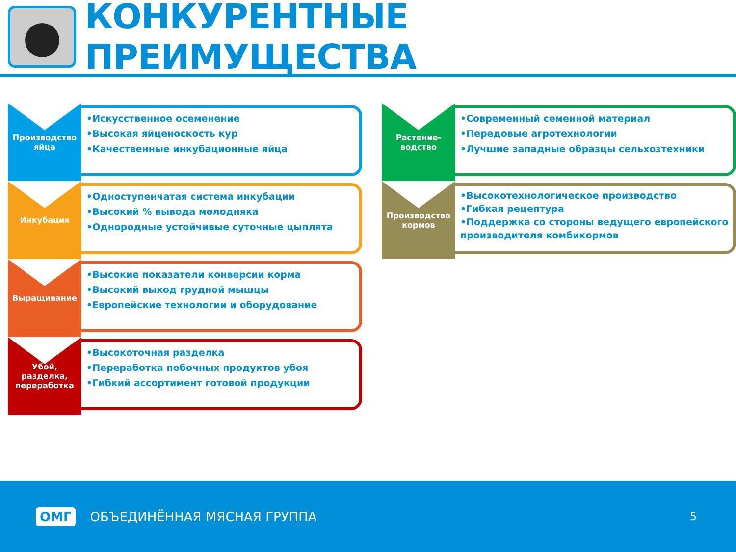КОНКУРЕНТНЫЕ ПРЕИМУЩЕСТВА
Производство
яйца
•Искусственное осеменение
•Высокая яйценоскость кур
•Качественные инкубационные яйца
Инкубация
•Одноступенчатая система инкубации
•Высокий % вывода молодняка
•Однородные устойчивые суточные цыплята
Выращивание
•Высокие показатели конверсии корма
•Высокий выход грудной мышцы
•Европейские технологии и оборудование
Убой, разделка,
переработка
•Высокоточная разделка
•Переработка побочных продуктов убоя
•Гибкий ассортимент готовой продукции
Растение-
водство
•Современный семенной материал
•Передовые агротехнологии
•Лучшие западные образцы сельхозтехники
Производство
кормов
•Высокотехнологическое производство
•Гибкая рецептура
•Поддержка со стороны ведущего европейского производителя комбикормов
ОМГ ОБЪЕДИНЁННАЯ МЯСНАЯ ГРУППА 5